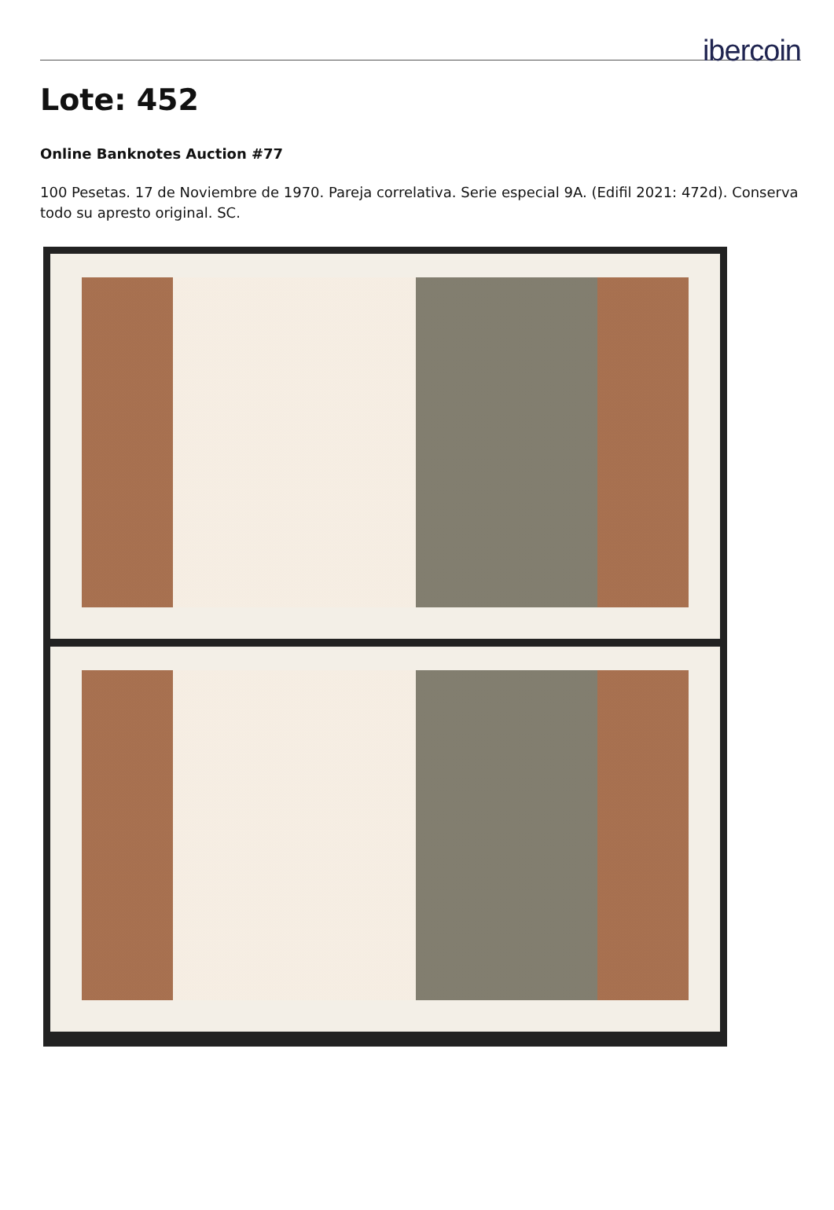ibercoin
Lote: 452
Online Banknotes Auction #77
100 Pesetas. 17 de Noviembre de 1970. Pareja correlativa. Serie especial 9A. (Edifil 2021: 472d). Conserva todo su apresto original. SC.